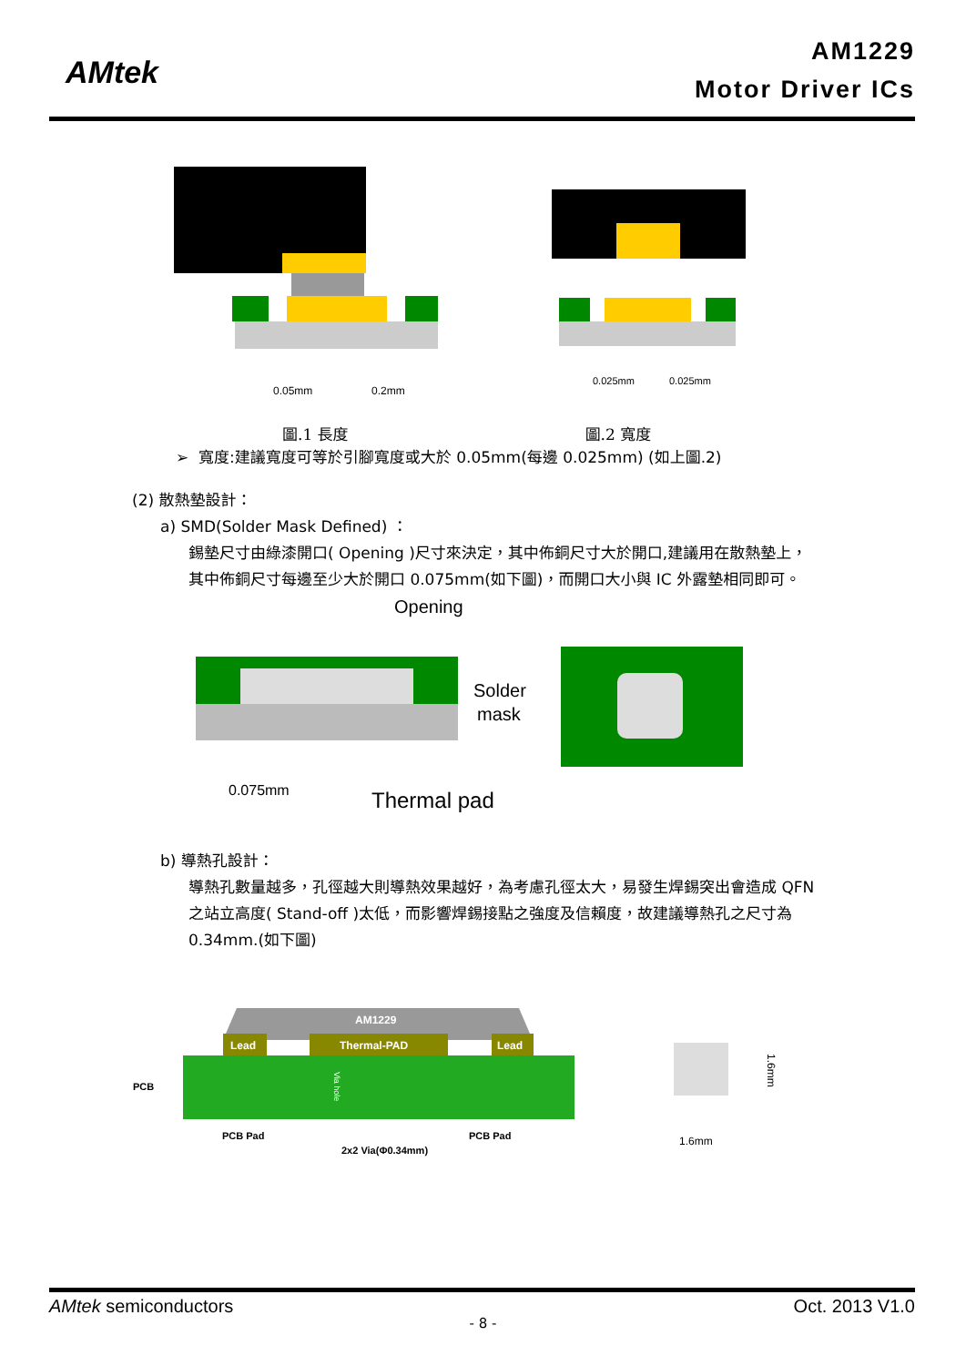AMtek
AM1229
Motor Driver ICs
0.05mm
0.2mm
0.025mm
0.025mm
圖.1 長度 圖.2 寬度
➢ 寬度:建議寬度可等於引腳寬度或大於 0.05mm(每邊 0.025mm) (如上圖.2)
(2) 散熱墊設計：
a) SMD(Solder Mask Defined) ：
錫墊尺寸由綠漆開口( Opening )尺寸來決定，其中佈銅尺寸大於開口,建議用在散熱墊上，
其中佈銅尺寸每邊至少大於開口 0.075mm(如下圖)，而開口大小與 IC 外露墊相同即可。
Opening
Solder
mask
0.075mm
Thermal pad
b) 導熱孔設計：
導熱孔數量越多，孔徑越大則導熱效果越好，為考慮孔徑太大，易發生焊錫突出會造成 QFN
之站立高度( Stand-off )太低，而影響焊錫接點之強度及信賴度，故建議導熱孔之尺寸為
0.34mm.(如下圖)
AM1229
Lead
Thermal-PAD
Lead
PCB
PCB Pad
PCB Pad
2x2 Via(Φ0.34mm)
Via hole
1.6mm
1.6mm
AMtek semiconductors Oct. 2013 V1.0
- 8 -